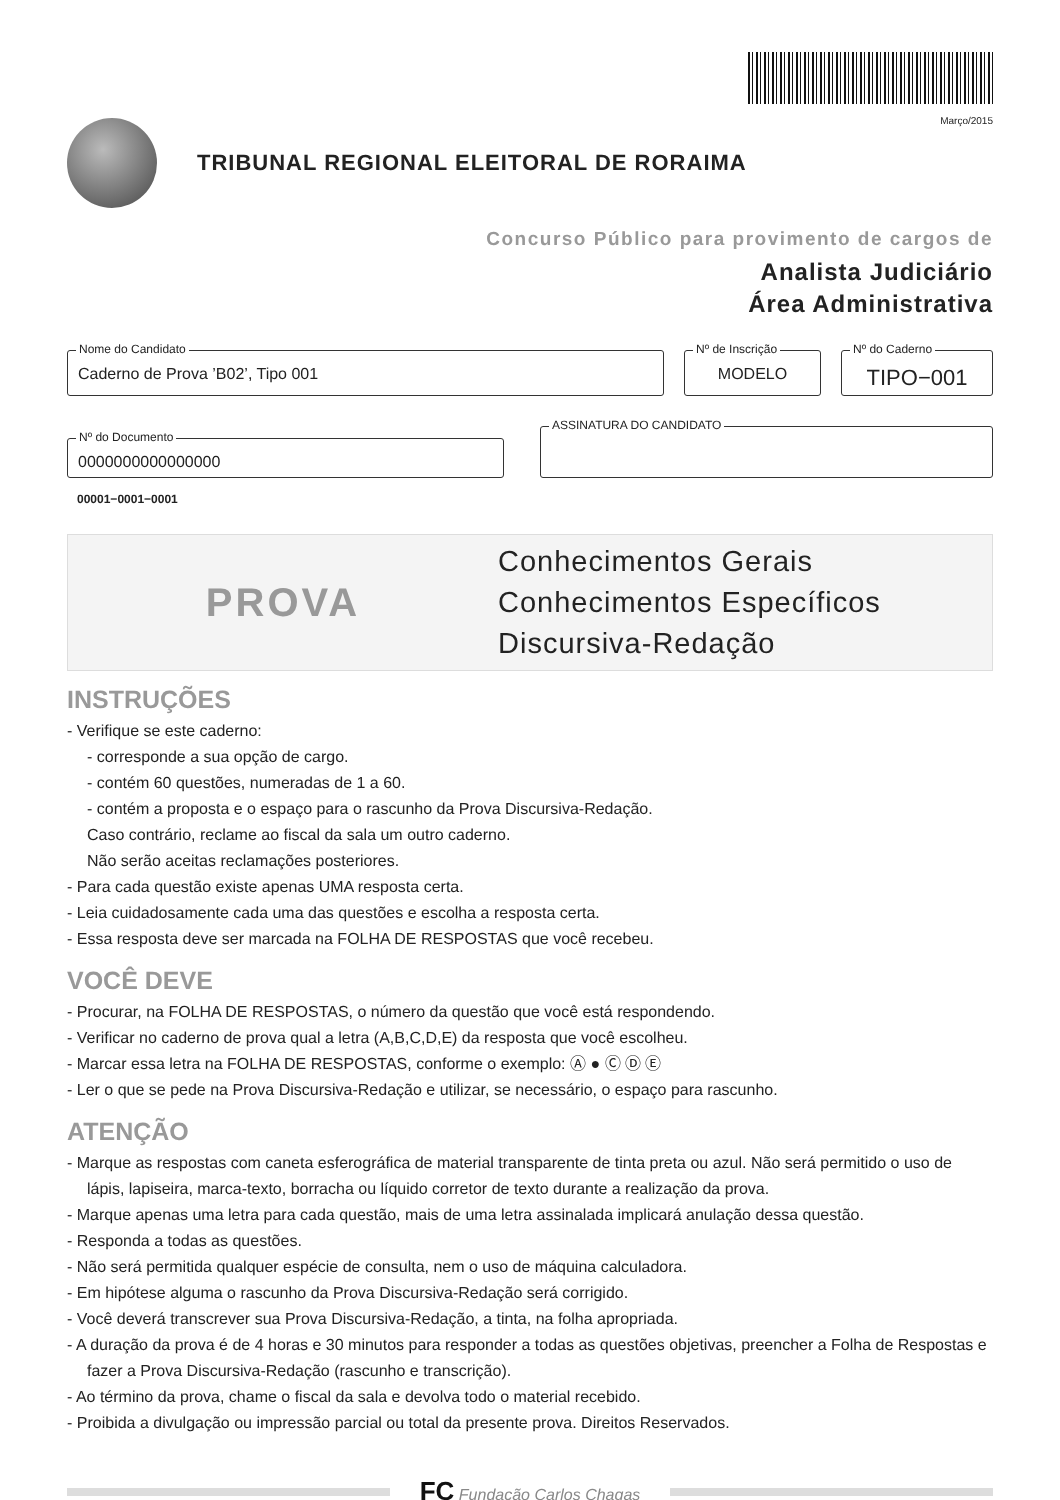Março/2015
TRIBUNAL REGIONAL ELEITORAL DE RORAIMA
Concurso Público para provimento de cargos de
Analista Judiciário
Área Administrativa
Nome do Candidato
Caderno de Prova ’B02’, Tipo 001
Nº de Inscrição
MODELO
Nº do Caderno
TIPO−001
Nº do Documento
0000000000000000
ASSINATURA DO CANDIDATO
00001−0001−0001
PROVA
Conhecimentos Gerais
Conhecimentos Específicos
Discursiva-Redação
INSTRUÇÕES
- Verifique se este caderno:
- corresponde a sua opção de cargo.
- contém 60 questões, numeradas de 1 a 60.
- contém a proposta e o espaço para o rascunho da Prova Discursiva-Redação.
Caso contrário, reclame ao fiscal da sala um outro caderno.
Não serão aceitas reclamações posteriores.
- Para cada questão existe apenas UMA resposta certa.
- Leia cuidadosamente cada uma das questões e escolha a resposta certa.
- Essa resposta deve ser marcada na FOLHA DE RESPOSTAS que você recebeu.
VOCÊ DEVE
- Procurar, na FOLHA DE RESPOSTAS, o número da questão que você está respondendo.
- Verificar no caderno de prova qual a letra (A,B,C,D,E) da resposta que você escolheu.
- Marcar essa letra na FOLHA DE RESPOSTAS, conforme o exemplo: Ⓐ ● Ⓒ Ⓓ Ⓔ
- Ler o que se pede na Prova Discursiva-Redação e utilizar, se necessário, o espaço para rascunho.
ATENÇÃO
- Marque as respostas com caneta esferográfica de material transparente de tinta preta ou azul. Não será permitido o uso de lápis, lapiseira, marca-texto, borracha ou líquido corretor de texto durante a realização da prova.
- Marque apenas uma letra para cada questão, mais de uma letra assinalada implicará anulação dessa questão.
- Responda a todas as questões.
- Não será permitida qualquer espécie de consulta, nem o uso de máquina calculadora.
- Em hipótese alguma o rascunho da Prova Discursiva-Redação será corrigido.
- Você deverá transcrever sua Prova Discursiva-Redação, a tinta, na folha apropriada.
- A duração da prova é de 4 horas e 30 minutos para responder a todas as questões objetivas, preencher a Folha de Respostas e fazer a Prova Discursiva-Redação (rascunho e transcrição).
- Ao término da prova, chame o fiscal da sala e devolva todo o material recebido.
- Proibida a divulgação ou impressão parcial ou total da presente prova. Direitos Reservados.
FC Fundação Carlos Chagas